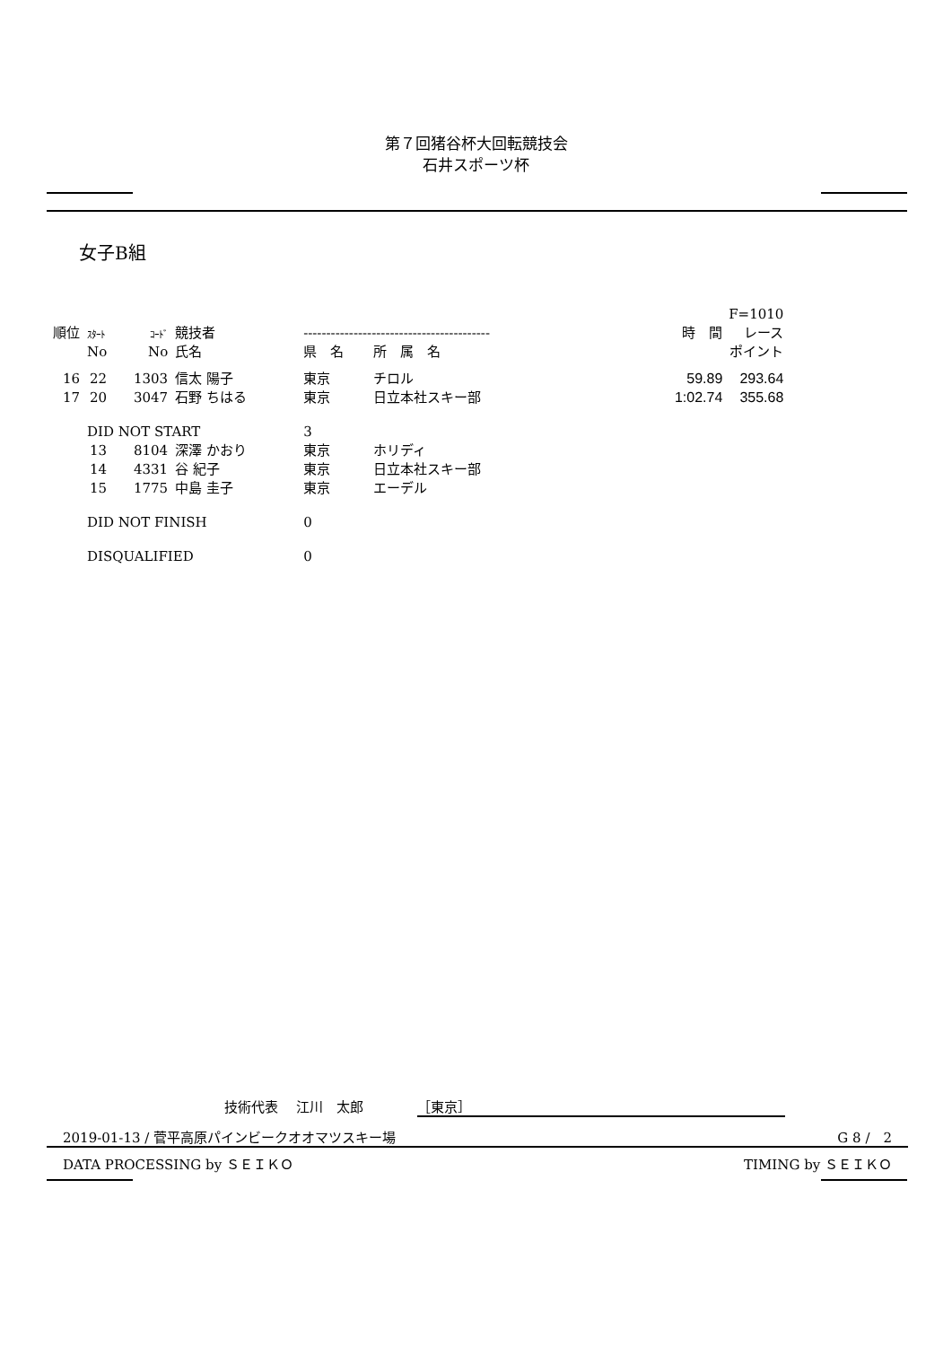第７回猪谷杯大回転競技会
石井スポーツ杯
女子B組
| | | | | | | | F=1010 | |
| 順位 | ｽﾀｰﾄ | ｺｰﾄﾞ | 競技者 | ----------------------------------------- | | | 時 間 | レース |
| | No | No | 氏名 | 県 名 | 所 属 名 | | | ポイント |
| 16 | 22 | 1303 | 信太 陽子 | 東京 | チロル | | 59.89 | 293.64 |
| 17 | 20 | 3047 | 石野 ちはる | 東京 | 日立本社スキー部 | | 1:02.74 | 355.68 |
| | DID NOT START | | | 3 | | | | |
| | 13 | 8104 | 深澤 かおり | 東京 | ホリディ | | | |
| | 14 | 4331 | 谷 紀子 | 東京 | 日立本社スキー部 | | | |
| | 15 | 1775 | 中島 圭子 | 東京 | エーデル | | | |
| | DID NOT FINISH | | | 0 | | | | |
| | DISQUALIFIED | | | 0 | | | | |
技術代表　 江川　太郎　　　　［東京］
2019-01-13 / 菅平高原パインビークオオマツスキー場 G 8 /　2
DATA PROCESSING by ＳＥＩＫＯ TIMING by ＳＥＩＫＯ